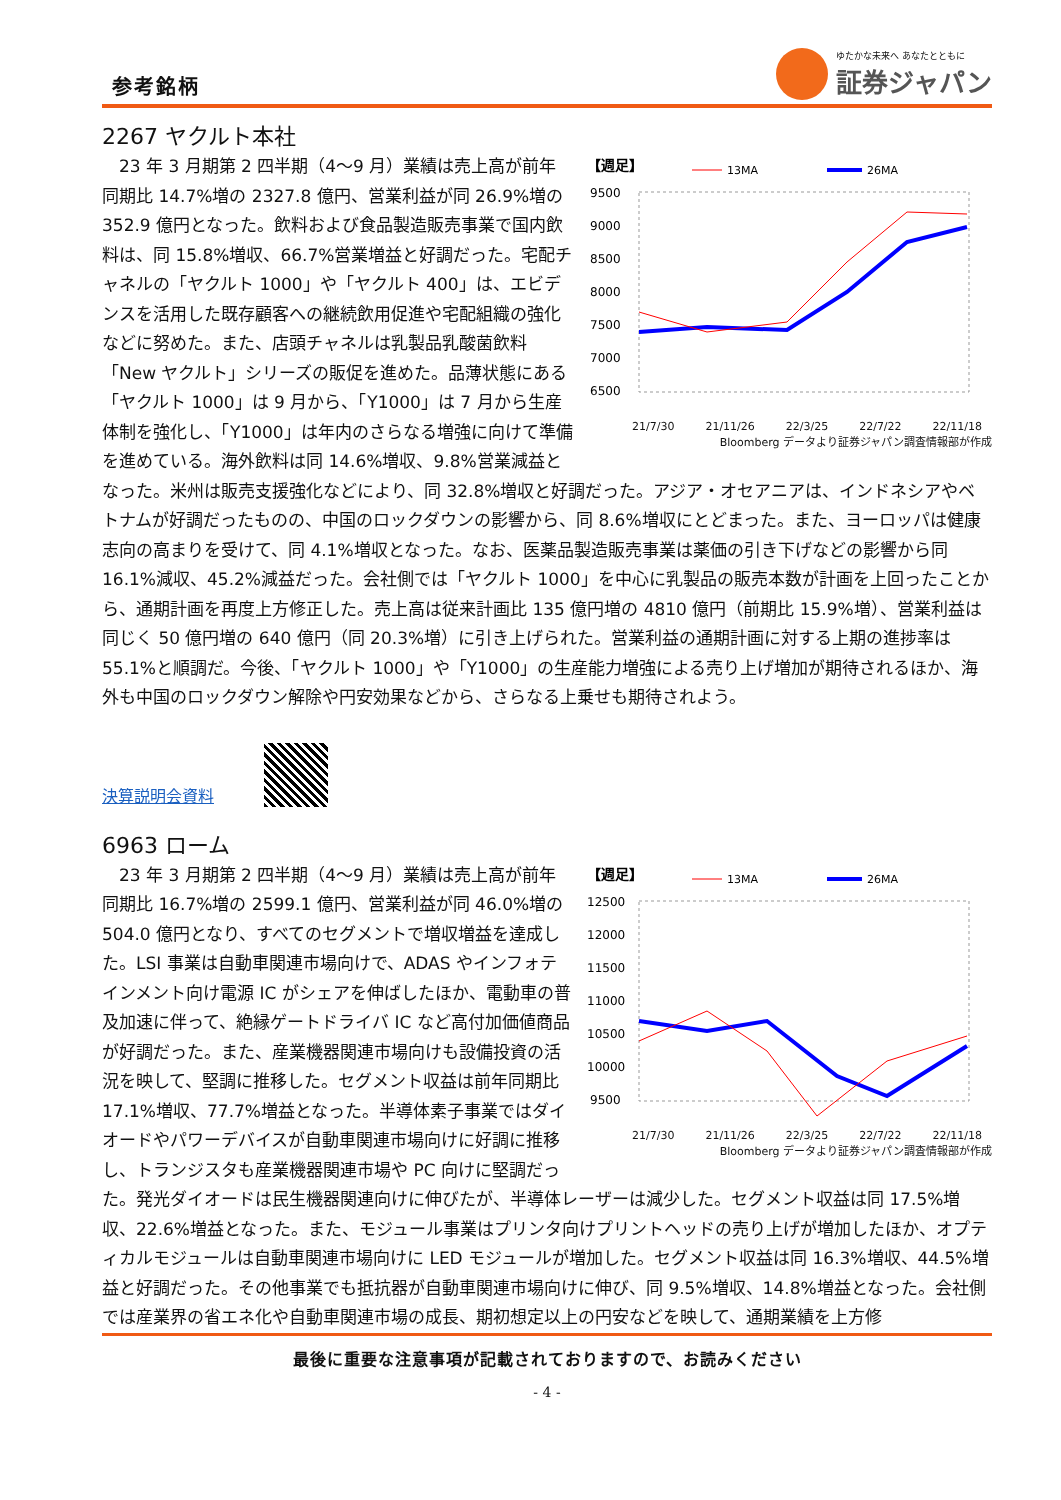参考銘柄
ゆたかな未来へ あなたとともに
証券ジャパン
2267 ヤクルト本社
【週足】
13MA
26MA
9500
9000
8500
8000
7500
7000
6500
21/7/30 21/11/26 22/3/25 22/7/22 22/11/18
Bloomberg データより証券ジャパン調査情報部が作成
　23 年 3 月期第 2 四半期（4～9 月）業績は売上高が前年同期比 14.7%増の 2327.8 億円、営業利益が同 26.9%増の 352.9 億円となった。飲料および食品製造販売事業で国内飲料は、同 15.8%増収、66.7%営業増益と好調だった。宅配チャネルの「ヤクルト 1000」や「ヤクルト 400」は、エビデンスを活用した既存顧客への継続飲用促進や宅配組織の強化などに努めた。また、店頭チャネルは乳製品乳酸菌飲料「New ヤクルト」シリーズの販促を進めた。品薄状態にある「ヤクルト 1000」は 9 月から、「Y1000」は 7 月から生産体制を強化し、「Y1000」は年内のさらなる増強に向けて準備を進めている。海外飲料は同 14.6%増収、9.8%営業減益となった。米州は販売支援強化などにより、同 32.8%増収と好調だった。アジア・オセアニアは、インドネシアやベトナムが好調だったものの、中国のロックダウンの影響から、同 8.6%増収にとどまった。また、ヨーロッパは健康志向の高まりを受けて、同 4.1%増収となった。なお、医薬品製造販売事業は薬価の引き下げなどの影響から同 16.1%減収、45.2%減益だった。会社側では「ヤクルト 1000」を中心に乳製品の販売本数が計画を上回ったことから、通期計画を再度上方修正した。売上高は従来計画比 135 億円増の 4810 億円（前期比 15.9%増）、営業利益は同じく 50 億円増の 640 億円（同 20.3%増）に引き上げられた。営業利益の通期計画に対する上期の進捗率は 55.1%と順調だ。今後、「ヤクルト 1000」や「Y1000」の生産能力増強による売り上げ増加が期待されるほか、海外も中国のロックダウン解除や円安効果などから、さらなる上乗せも期待されよう。
決算説明会資料
6963 ローム
【週足】
13MA
26MA
12500
12000
11500
11000
10500
10000
9500
21/7/30 21/11/26 22/3/25 22/7/22 22/11/18
Bloomberg データより証券ジャパン調査情報部が作成
　23 年 3 月期第 2 四半期（4～9 月）業績は売上高が前年同期比 16.7%増の 2599.1 億円、営業利益が同 46.0%増の 504.0 億円となり、すべてのセグメントで増収増益を達成した。LSI 事業は自動車関連市場向けで、ADAS やインフォテインメント向け電源 IC がシェアを伸ばしたほか、電動車の普及加速に伴って、絶縁ゲートドライバ IC など高付加価値商品が好調だった。また、産業機器関連市場向けも設備投資の活況を映して、堅調に推移した。セグメント収益は前年同期比 17.1%増収、77.7%増益となった。半導体素子事業ではダイオードやパワーデバイスが自動車関連市場向けに好調に推移し、トランジスタも産業機器関連市場や PC 向けに堅調だった。発光ダイオードは民生機器関連向けに伸びたが、半導体レーザーは減少した。セグメント収益は同 17.5%増収、22.6%増益となった。また、モジュール事業はプリンタ向けプリントヘッドの売り上げが増加したほか、オプティカルモジュールは自動車関連市場向けに LED モジュールが増加した。セグメント収益は同 16.3%増収、44.5%増益と好調だった。その他事業でも抵抗器が自動車関連市場向けに伸び、同 9.5%増収、14.8%増益となった。会社側では産業界の省エネ化や自動車関連市場の成長、期初想定以上の円安などを映して、通期業績を上方修
最後に重要な注意事項が記載されておりますので、お読みください
- 4 -